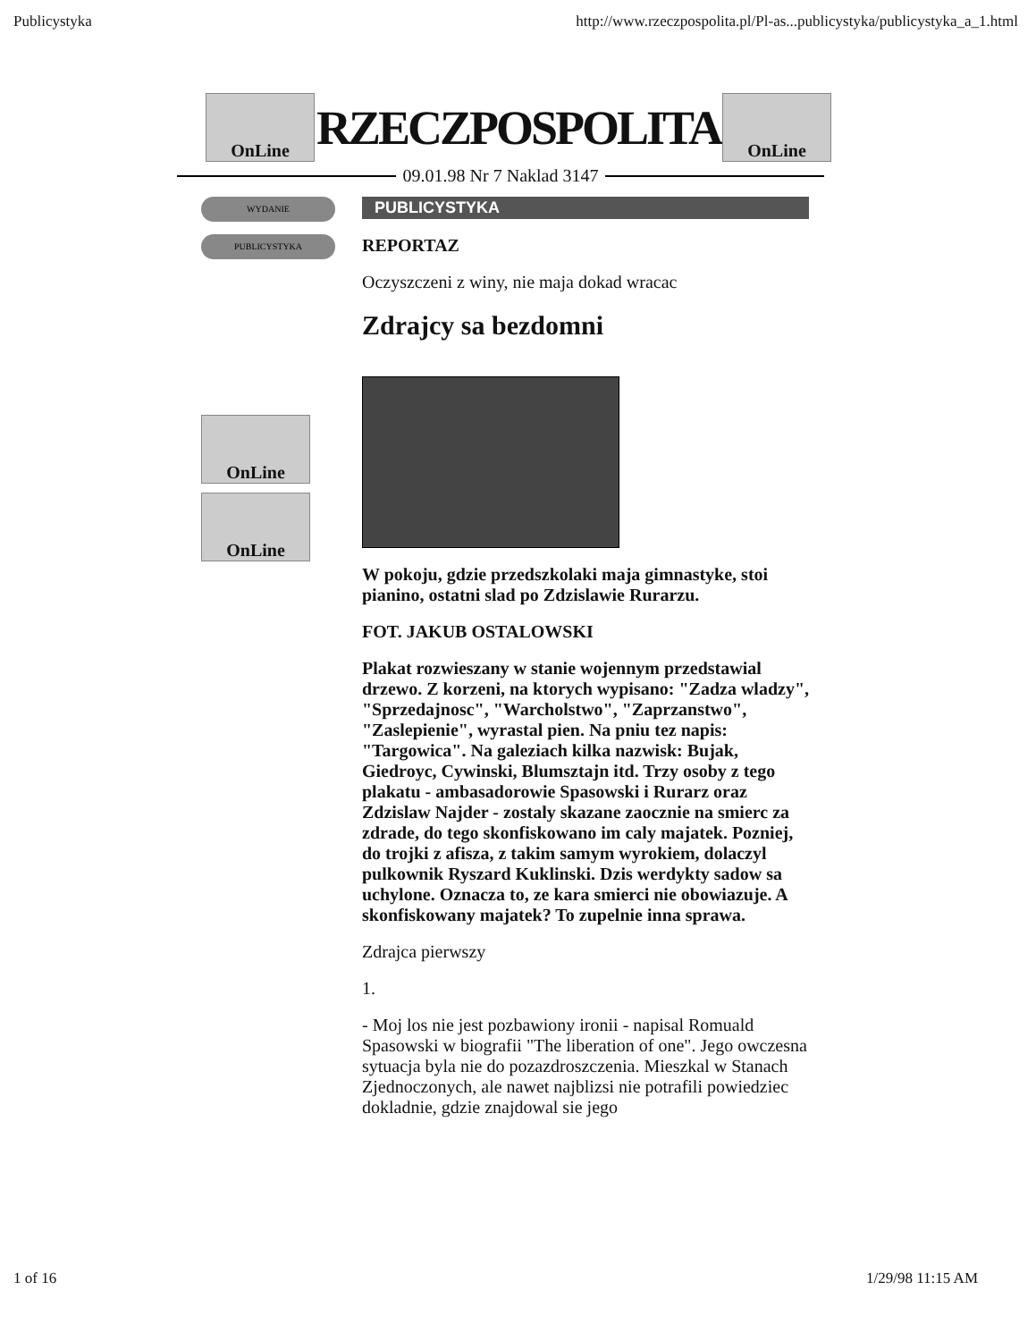Publicystyka http://www.rzeczpospolita.pl/Pl-as...publicystyka/publicystyka_a_1.html
OnLine
RZECZPOSPOLITA
OnLine
09.01.98 Nr 7 Naklad 3147
WYDANIE
PUBLICYSTYKA
OnLine
OnLine
PUBLICYSTYKA
REPORTAZ
Oczyszczeni z winy, nie maja dokad wracac
Zdrajcy sa bezdomni
W pokoju, gdzie przedszkolaki maja gimnastyke, stoi pianino, ostatni slad po Zdzislawie Rurarzu.
FOT. JAKUB OSTALOWSKI
Plakat rozwieszany w stanie wojennym przedstawial drzewo. Z korzeni, na ktorych wypisano: "Zadza wladzy", "Sprzedajnosc", "Warcholstwo", "Zaprzanstwo", "Zaslepienie", wyrastal pien. Na pniu tez napis: "Targowica". Na galeziach kilka nazwisk: Bujak, Giedroyc, Cywinski, Blumsztajn itd. Trzy osoby z tego plakatu - ambasadorowie Spasowski i Rurarz oraz Zdzislaw Najder - zostaly skazane zaocznie na smierc za zdrade, do tego skonfiskowano im caly majatek. Pozniej, do trojki z afisza, z takim samym wyrokiem, dolaczyl pulkownik Ryszard Kuklinski. Dzis werdykty sadow sa uchylone. Oznacza to, ze kara smierci nie obowiazuje. A skonfiskowany majatek? To zupelnie inna sprawa.
Zdrajca pierwszy
1.
- Moj los nie jest pozbawiony ironii - napisal Romuald Spasowski w biografii "The liberation of one". Jego owczesna sytuacja byla nie do pozazdroszczenia. Mieszkal w Stanach Zjednoczonych, ale nawet najblizsi nie potrafili powiedziec dokladnie, gdzie znajdowal sie jego
1 of 16 1/29/98 11:15 AM